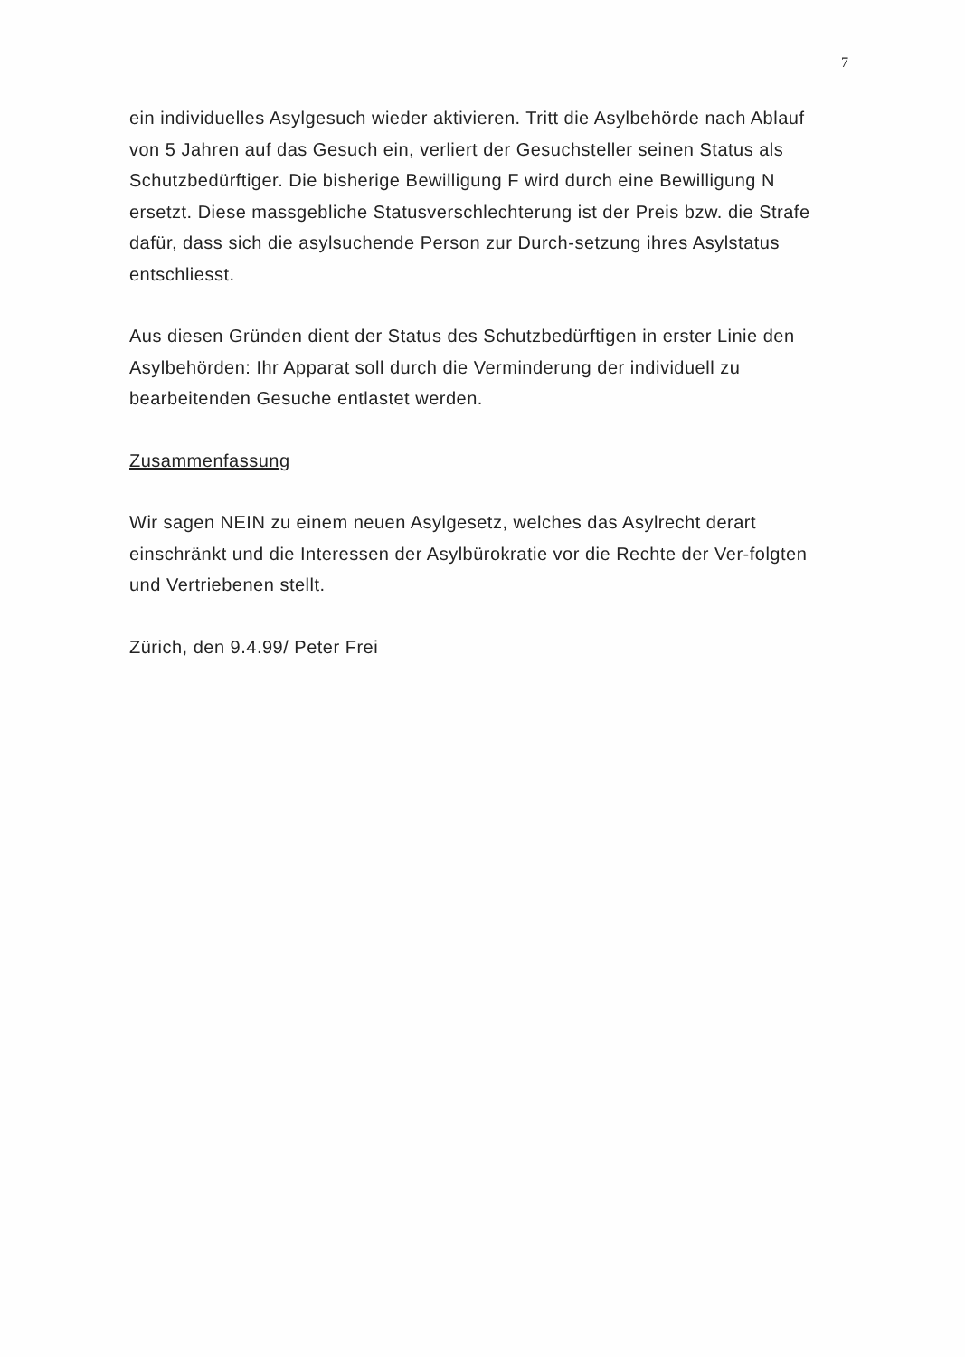7
ein individuelles Asylgesuch wieder aktivieren. Tritt die Asylbehörde nach Ablauf von 5 Jahren auf das Gesuch ein, verliert der Gesuchsteller seinen Status als Schutzbedürftiger. Die bisherige Bewilligung F wird durch eine Bewilligung N ersetzt. Diese massgebliche Statusverschlechterung ist der Preis bzw. die Strafe dafür, dass sich die asylsuchende Person zur Durch-setzung ihres Asylstatus entschliesst.
Aus diesen Gründen dient der Status des Schutzbedürftigen in erster Linie den Asylbehörden: Ihr Apparat soll durch die Verminderung der individuell zu bearbeitenden Gesuche entlastet werden.
Zusammenfassung
Wir sagen NEIN zu einem neuen Asylgesetz, welches das Asylrecht derart einschränkt und die Interessen der Asylbürokratie vor die Rechte der Ver-folgten und Vertriebenen stellt.
Zürich, den 9.4.99/ Peter Frei